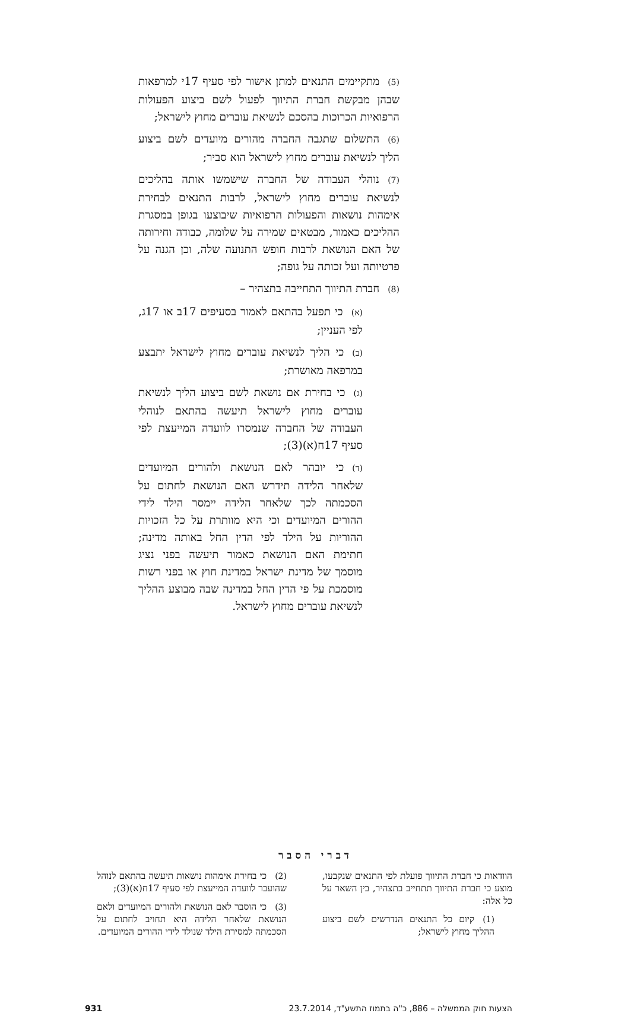(5) מתקיימים התנאים למתן אישור לפי סעיף 17י למרפאות שבהן מבקשת חברת התיווך לפעול לשם ביצוע הפעולות הרפואיות הכרוכות בהסכם לנשיאת עוברים מחוץ לישראל;
(6) התשלום שתגבה החברה מהורים מיועדים לשם ביצוע הליך לנשיאת עוברים מחוץ לישראל הוא סביר;
(7) נוהלי העבודה של החברה שישמשו אותה בהליכים לנשיאת עוברים מחוץ לישראל, לרבות התנאים לבחירת אימהות נושאות והפעולות הרפואיות שיבוצעו בגופן במסגרת ההליכים כאמור, מבטאים שמירה על שלומה, כבודה וחירותה של האם הנושאת לרבות חופש התנועה שלה, וכן הגנה על פרטיותה ועל זכותה על גופה;
(8) חברת התיווך התחייבה בתצהיר –
(א) כי תפעל בהתאם לאמור בסעיפים 17ב או 17ג, לפי העניין;
(ב) כי הליך לנשיאת עוברים מחוץ לישראל יתבצע במרפאה מאושרת;
(ג) כי בחירת אם נושאת לשם ביצוע הליך לנשיאת עוברים מחוץ לישראל תיעשה בהתאם לנוהלי העבודה של החברה שנמסרו לוועדה המייעצת לפי סעיף 17ח(א)(3);
(ד) כי יובהר לאם הנושאת ולהורים המיועדים שלאחר הלידה תידרש האם הנושאת לחתום על הסכמתה לכך שלאחר הלידה יימסר הילד לידי ההורים המיועדים וכי היא מוותרת על כל הזכויות ההוריות על הילד לפי הדין החל באותה מדינה; חתימת האם הנושאת כאמור תיעשה בפני נציג מוסמך של מדינת ישראל במדינת חוץ או בפני רשות מוסמכת על פי הדין החל במדינה שבה מבוצע ההליך לנשיאת עוברים מחוץ לישראל.
דברי הסבר
הוודאות כי חברת התיווך פועלת לפי התנאים שנקבעו, מוצע כי חברת התיווך תתחייב בתצהיר, בין השאר על כל אלה:
(1) קיום כל התנאים הנדרשים לשם ביצוע ההליך מחוץ לישראל;
(2) כי בחירת אימהות נושאות תיעשה בהתאם לנוהל שהועבר לוועדה המייעצת לפי סעיף 17ח(א)(3);
(3) כי הוסבר לאם הנושאת ולהורים המיועדים ולאם הנושאת שלאחר הלידה היא תחויב לחתום על הסכמתה למסירת הילד שנולד לידי ההורים המיועדים.
הצעות חוק הממשלה – 886, כ"ה בתמוז התשע"ד, 23.7.2014 931